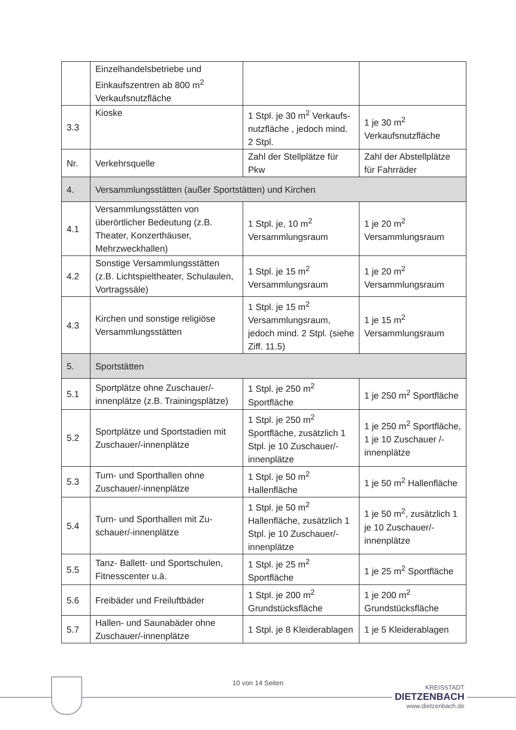| | Einzelhandelsbetriebe und Einkaufszentren ab 800 m<sup>2</sup> Verkaufsnutzfläche | | |
| 3.3 | Kioske | 1 Stpl. je 30 m<sup>2</sup> Verkaufs-nutzfläche , jedoch mind. 2 Stpl. | 1 je 30 m<sup>2</sup> Verkaufsnutzfläche |
| Nr. | Verkehrsquelle | Zahl der Stellplätze für Pkw | Zahl der Abstellplätze für Fahrräder |
| 4. | Versammlungsstätten (außer Sportstätten) und Kirchen | | |
| 4.1 | Versammlungsstätten von überörtlicher Bedeutung (z.B. Theater, Konzerthäuser, Mehrzweckhallen) | 1 Stpl. je, 10 m<sup>2</sup> Versammlungsraum | 1 je 20 m<sup>2</sup> Versammlungsraum |
| 4.2 | Sonstige Versammlungsstätten (z.B. Lichtspieltheater, Schulaulen, Vortragssäle) | 1 Stpl. je 15 m<sup>2</sup> Versammlungsraum | 1 je 20 m<sup>2</sup> Versammlungsraum |
| 4.3 | Kirchen und sonstige religiöse Versammlungsstätten | 1 Stpl. je 15 m<sup>2</sup> Versammlungsraum, jedoch mind. 2 Stpl. (siehe Ziff. 11.5) | 1 je 15 m<sup>2</sup> Versammlungsraum |
| 5. | Sportstätten | | |
| 5.1 | Sportplätze ohne Zuschauer/-innenplätze (z.B. Trainingsplätze) | 1 Stpl. je 250 m<sup>2</sup> Sportfläche | 1 je 250 m<sup>2</sup> Sportfläche |
| 5.2 | Sportplätze und Sportstadien mit Zuschauer/-innenplätze | 1 Stpl. je 250 m<sup>2</sup> Sportfläche, zusätzlich 1 Stpl. je 10 Zuschauer/-innenplätze | 1 je 250 m<sup>2</sup> Sportfläche, 1 je 10 Zuschauer /-innenplätze |
| 5.3 | Turn- und Sporthallen ohne Zuschauer/-innenplätze | 1 Stpl. je 50 m<sup>2</sup> Hallenfläche | 1 je 50 m<sup>2</sup> Hallenfläche |
| 5.4 | Turn- und Sporthallen mit Zu-schauer/-innenplätze | 1 Stpl. je 50 m<sup>2</sup> Hallenfläche, zusätzlich 1 Stpl. je 10 Zuschauer/-innenplätze | 1 je 50 m<sup>2</sup>, zusätzlich 1 je 10 Zuschauer/-innenplätze |
| 5.5 | Tanz- Ballett- und Sportschulen, Fitnesscenter u.ä. | 1 Stpl. je 25 m<sup>2</sup> Sportfläche | 1 je 25 m<sup>2</sup> Sportfläche |
| 5.6 | Freibäder und Freiluftbäder | 1 Stpl. je 200 m<sup>2</sup> Grundstücksfläche | 1 je 200 m<sup>2</sup> Grundstücksfläche |
| 5.7 | Hallen- und Saunabäder ohne Zuschauer/-innenplätze | 1 Stpl. je 8 Kleiderablagen | 1 je 5 Kleiderablagen |
10 von 14 Seiten
KREISSTADT
DIETZENBACH
www.dietzenbach.de